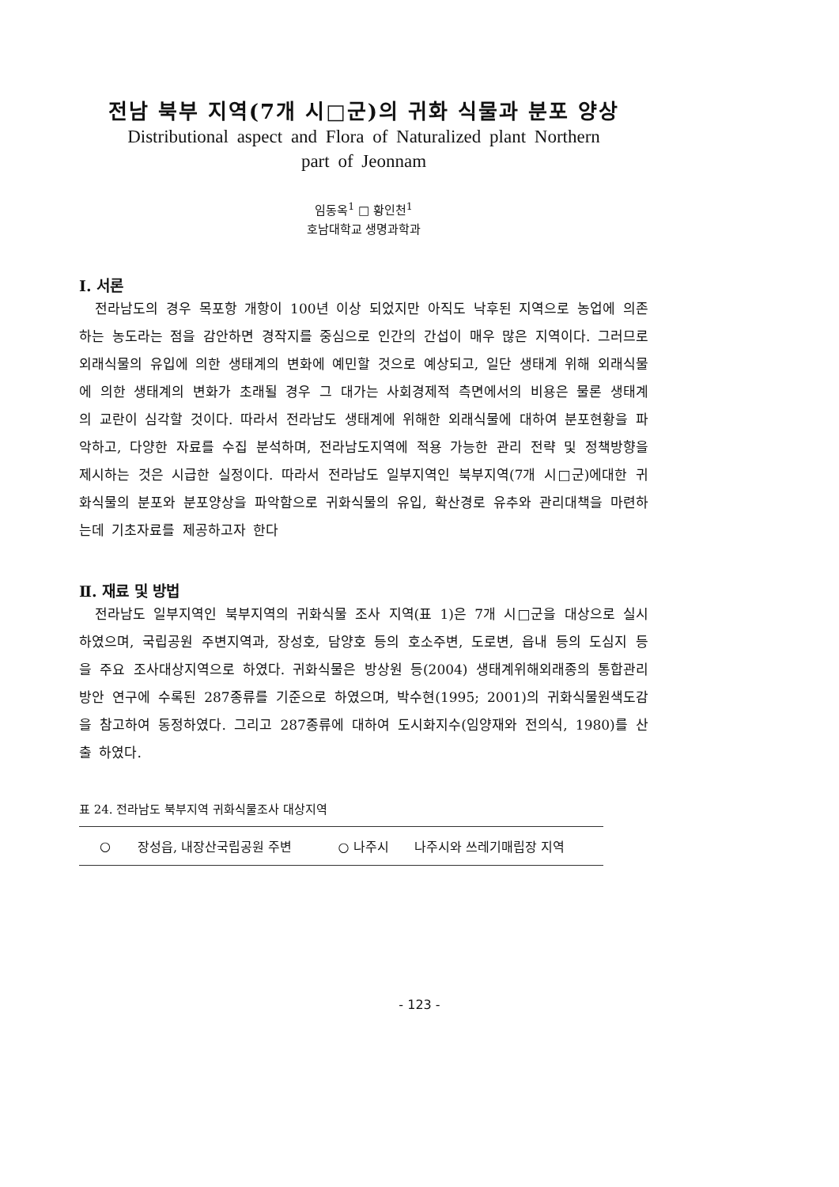전남 북부 지역(7개 시□군)의 귀화 식물과 분포 양상
Distributional aspect and Flora of Naturalized plant Northern
part of Jeonnam
임동옥<sup>1</sup> □ 황인천<sup>1</sup>
호남대학교 생명과학과
Ⅰ. 서론
전라남도의 경우 목포항 개항이 100년 이상 되었지만 아직도 낙후된 지역으로 농업에 의존하는 농도라는 점을 감안하면 경작지를 중심으로 인간의 간섭이 매우 많은 지역이다. 그러므로 외래식물의 유입에 의한 생태계의 변화에 예민할 것으로 예상되고, 일단 생태계 위해 외래식물에 의한 생태계의 변화가 초래될 경우 그 대가는 사회경제적 측면에서의 비용은 물론 생태계의 교란이 심각할 것이다. 따라서 전라남도 생태계에 위해한 외래식물에 대하여 분포현황을 파악하고, 다양한 자료를 수집 분석하며, 전라남도지역에 적용 가능한 관리 전략 및 정책방향을 제시하는 것은 시급한 실정이다. 따라서 전라남도 일부지역인 북부지역(7개 시□군)에대한 귀화식물의 분포와 분포양상을 파악함으로 귀화식물의 유입, 확산경로 유추와 관리대책을 마련하는데 기초자료를 제공하고자 한다
Ⅱ. 재료 및 방법
전라남도 일부지역인 북부지역의 귀화식물 조사 지역(표 1)은 7개 시□군을 대상으로 실시 하였으며, 국립공원 주변지역과, 장성호, 담양호 등의 호소주변, 도로변, 읍내 등의 도심지 등을 주요 조사대상지역으로 하였다. 귀화식물은 방상원 등(2004) 생태계위해외래종의 통합관리방안 연구에 수록된 287종류를 기준으로 하였으며, 박수현(1995; 2001)의 귀화식물원색도감을 참고하여 동정하였다. 그리고 287종류에 대하여 도시화지수(임양재와 전의식, 1980)를 산출 하였다.
표 24. 전라남도 북부지역 귀화식물조사 대상지역
| ○ | 장성읍, 내장산국립공원 주변 | ○ 나주시 | 나주시와 쓰레기매립장 지역 |
- 123 -